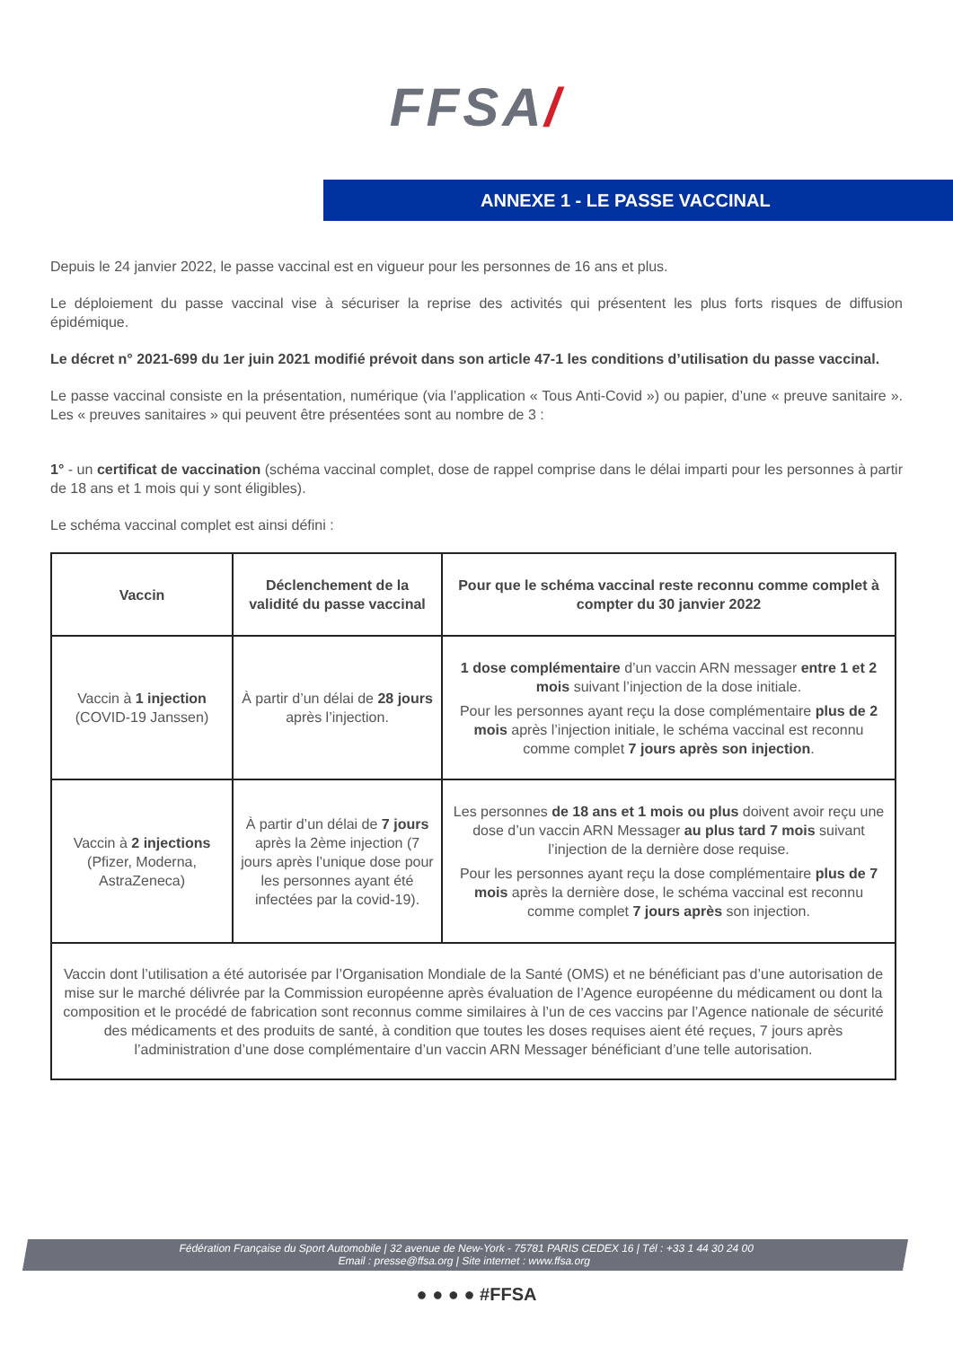FFSA/
ANNEXE 1 - LE PASSE VACCINAL
Depuis le 24 janvier 2022, le passe vaccinal est en vigueur pour les personnes de 16 ans et plus.
Le déploiement du passe vaccinal vise à sécuriser la reprise des activités qui présentent les plus forts risques de diffusion épidémique.
Le décret n° 2021-699 du 1er juin 2021 modifié prévoit dans son article 47-1 les conditions d’utilisation du passe vaccinal.
Le passe vaccinal consiste en la présentation, numérique (via l’application « Tous Anti-Covid ») ou papier, d’une « preuve sanitaire ». Les « preuves sanitaires » qui peuvent être présentées sont au nombre de 3 :
1° - un certificat de vaccination (schéma vaccinal complet, dose de rappel comprise dans le délai imparti pour les personnes à partir de 18 ans et 1 mois qui y sont éligibles).
Le schéma vaccinal complet est ainsi défini :
| Vaccin | Déclenchement de la validité du passe vaccinal | Pour que le schéma vaccinal reste reconnu comme complet à compter du 30 janvier 2022 |
| --- | --- | --- |
| Vaccin à 1 injection (COVID-19 Janssen) | À partir d’un délai de 28 jours après l’injection. | 1 dose complémentaire d’un vaccin ARN messager entre 1 et 2 mois suivant l’injection de la dose initiale. Pour les personnes ayant reçu la dose complémentaire plus de 2 mois après l’injection initiale, le schéma vaccinal est reconnu comme complet 7 jours après son injection . |
| Vaccin à 2 injections (Pfizer, Moderna, AstraZeneca) | À partir d’un délai de 7 jours après la 2ème injection (7 jours après l’unique dose pour les personnes ayant été infectées par la covid-19). | Les personnes de 18 ans et 1 mois ou plus doivent avoir reçu une dose d’un vaccin ARN Messager au plus tard 7 mois suivant l’injection de la dernière dose requise. Pour les personnes ayant reçu la dose complémentaire plus de 7 mois après la dernière dose, le schéma vaccinal est reconnu comme complet 7 jours après son injection. |
| Vaccin dont l’utilisation a été autorisée par l’Organisation Mondiale de la Santé (OMS) et ne bénéficiant pas d’une autorisation de mise sur le marché délivrée par la Commission européenne après évaluation de l’Agence européenne du médicament ou dont la composition et le procédé de fabrication sont reconnus comme similaires à l’un de ces vaccins par l’Agence nationale de sécurité des médicaments et des produits de santé, à condition que toutes les doses requises aient été reçues, 7 jours après l’administration d’une dose complémentaire d’un vaccin ARN Messager bénéficiant d’une telle autorisation. | | |
Fédération Française du Sport Automobile | 32 avenue de New-York - 75781 PARIS CEDEX 16 | Tél : +33 1 44 30 24 00
Email : presse@ffsa.org | Site internet : www.ffsa.org
● ● ● ● #FFSA